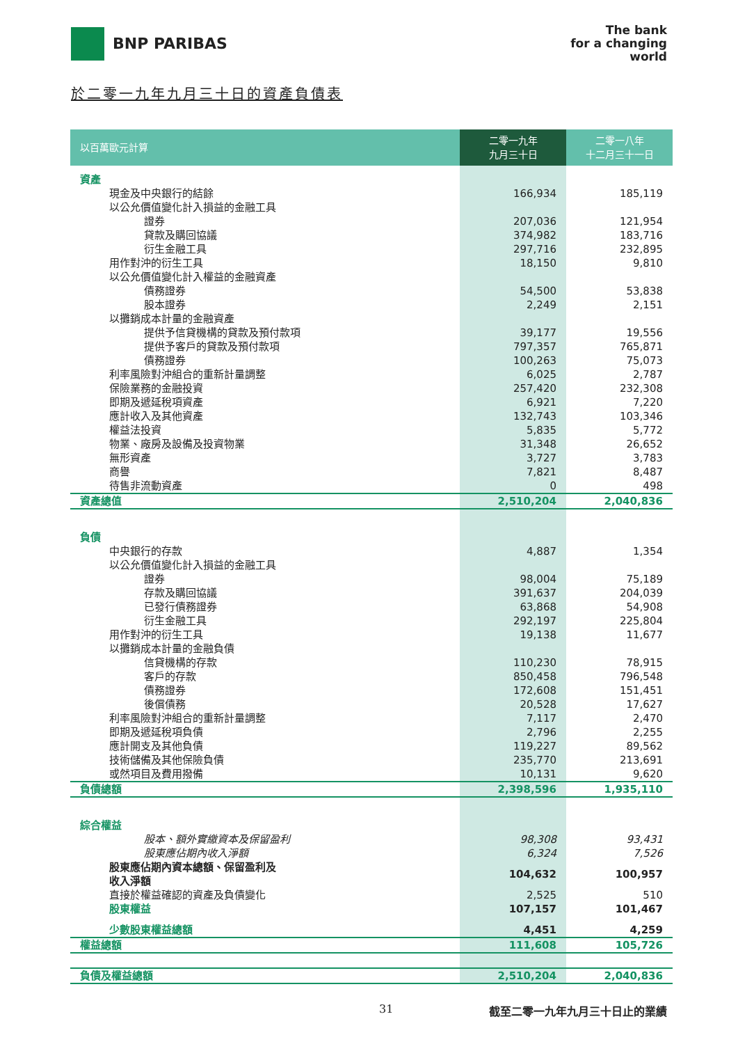BNP PARIBAS
The bank
for a changing
world
於二零一九年九月三十日的資產負債表
| 以百萬歐元計算 | 二零一九年 九月三十日 | 二零一八年 十二月三十一日 |
| --- | --- | --- |
| 資產 | | |
| 現金及中央銀行的結餘 | 166,934 | 185,119 |
| 以公允價值變化計入損益的金融工具 | | |
| 證券 | 207,036 | 121,954 |
| 貸款及購回協議 | 374,982 | 183,716 |
| 衍生金融工具 | 297,716 | 232,895 |
| 用作對沖的衍生工具 | 18,150 | 9,810 |
| 以公允價值變化計入權益的金融資產 | | |
| 債務證券 | 54,500 | 53,838 |
| 股本證券 | 2,249 | 2,151 |
| 以攤銷成本計量的金融資產 | | |
| 提供予信貸機構的貸款及預付款項 | 39,177 | 19,556 |
| 提供予客戶的貸款及預付款項 | 797,357 | 765,871 |
| 債務證券 | 100,263 | 75,073 |
| 利率風險對沖組合的重新計量調整 | 6,025 | 2,787 |
| 保險業務的金融投資 | 257,420 | 232,308 |
| 即期及遞延稅項資產 | 6,921 | 7,220 |
| 應計收入及其他資產 | 132,743 | 103,346 |
| 權益法投資 | 5,835 | 5,772 |
| 物業、廠房及設備及投資物業 | 31,348 | 26,652 |
| 無形資產 | 3,727 | 3,783 |
| 商譽 | 7,821 | 8,487 |
| 待售非流動資產 | 0 | 498 |
| 資產總值 | 2,510,204 | 2,040,836 |
| 負債 | | |
| 中央銀行的存款 | 4,887 | 1,354 |
| 以公允價值變化計入損益的金融工具 | | |
| 證券 | 98,004 | 75,189 |
| 存款及購回協議 | 391,637 | 204,039 |
| 已發行債務證券 | 63,868 | 54,908 |
| 衍生金融工具 | 292,197 | 225,804 |
| 用作對沖的衍生工具 | 19,138 | 11,677 |
| 以攤銷成本計量的金融負債 | | |
| 信貸機構的存款 | 110,230 | 78,915 |
| 客戶的存款 | 850,458 | 796,548 |
| 債務證券 | 172,608 | 151,451 |
| 後償債務 | 20,528 | 17,627 |
| 利率風險對沖組合的重新計量調整 | 7,117 | 2,470 |
| 即期及遞延稅項負債 | 2,796 | 2,255 |
| 應計開支及其他負債 | 119,227 | 89,562 |
| 技術儲備及其他保險負債 | 235,770 | 213,691 |
| 或然項目及費用撥備 | 10,131 | 9,620 |
| 負債總額 | 2,398,596 | 1,935,110 |
| 綜合權益 | | |
| 股本、額外實繳資本及保留盈利 | 98,308 | 93,431 |
| 股東應佔期內收入淨額 | 6,324 | 7,526 |
| 股東應佔期內資本總額、保留盈利及 收入淨額 | 104,632 | 100,957 |
| 直接於權益確認的資產及負債變化 | 2,525 | 510 |
| 股東權益 | 107,157 | 101,467 |
| 少數股東權益總額 | 4,451 | 4,259 |
| 權益總額 | 111,608 | 105,726 |
| 負債及權益總額 | 2,510,204 | 2,040,836 |
31 截至二零一九年九月三十日止的業績